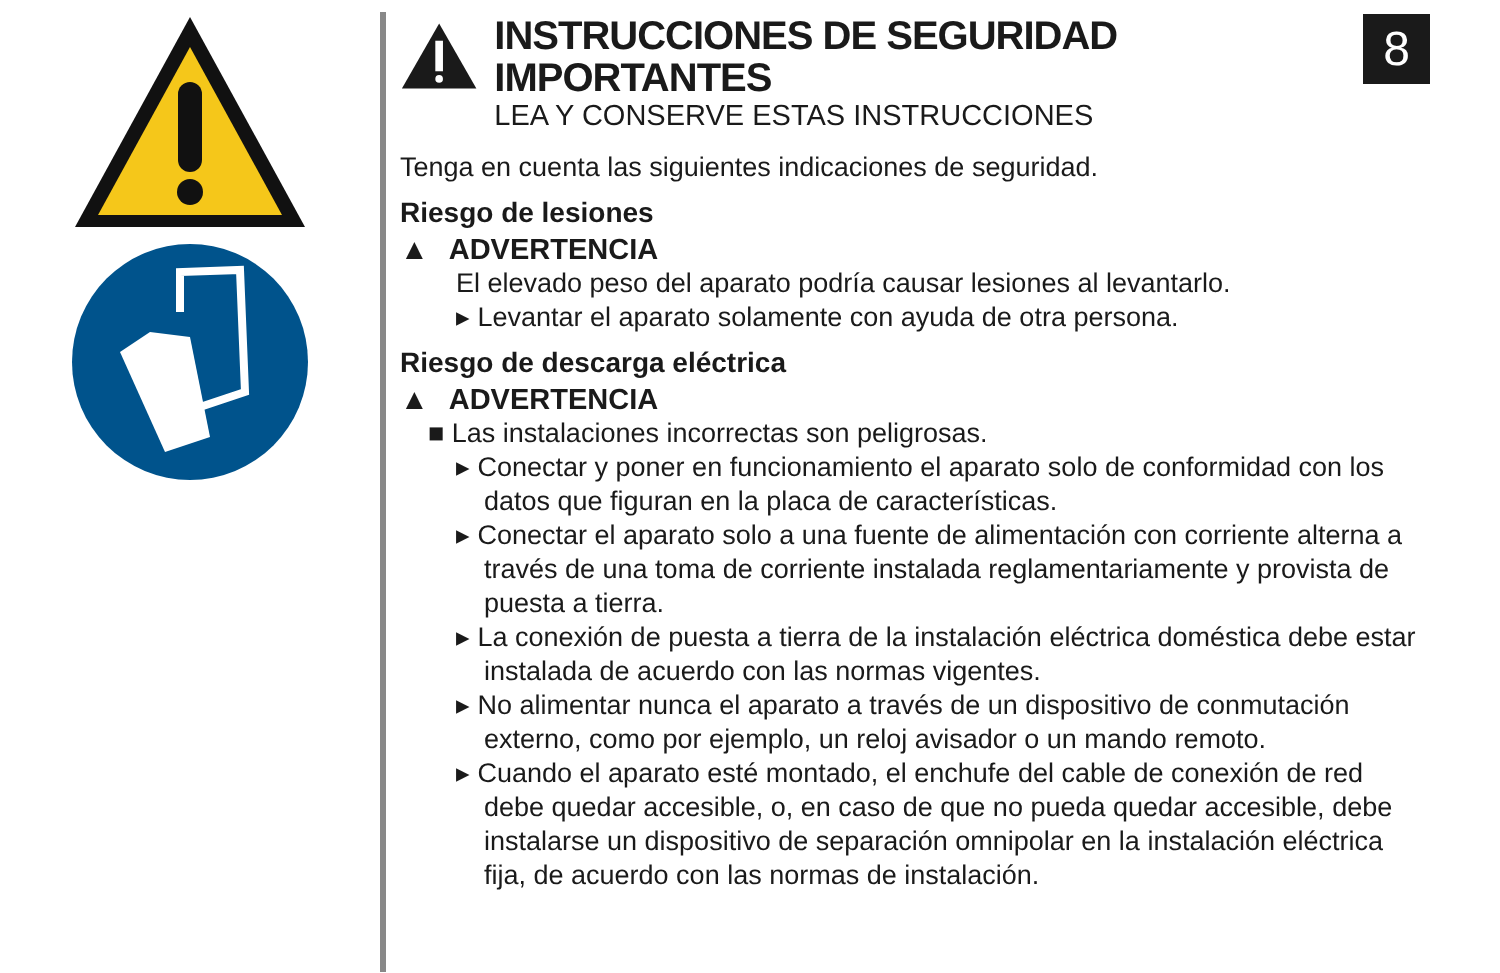INSTRUCCIONES DE SEGURIDAD IMPORTANTES
LEA Y CONSERVE ESTAS INSTRUCCIONES
8
Tenga en cuenta las siguientes indicaciones de seguridad.
Riesgo de lesiones
▲ ADVERTENCIA
El elevado peso del aparato podría causar lesiones al levantarlo.
▸ Levantar el aparato solamente con ayuda de otra persona.
Riesgo de descarga eléctrica
▲ ADVERTENCIA
■ Las instalaciones incorrectas son peligrosas.
▸ Conectar y poner en funcionamiento el aparato solo de conformidad con los datos que figuran en la placa de características.
▸ Conectar el aparato solo a una fuente de alimentación con corriente alterna a través de una toma de corriente instalada reglamentariamente y provista de puesta a tierra.
▸ La conexión de puesta a tierra de la instalación eléctrica doméstica debe estar instalada de acuerdo con las normas vigentes.
▸ No alimentar nunca el aparato a través de un dispositivo de conmutación externo, como por ejemplo, un reloj avisador o un mando remoto.
▸ Cuando el aparato esté montado, el enchufe del cable de conexión de red debe quedar accesible, o, en caso de que no pueda quedar accesible, debe instalarse un dispositivo de separación omnipolar en la instalación eléctrica fija, de acuerdo con las normas de instalación.